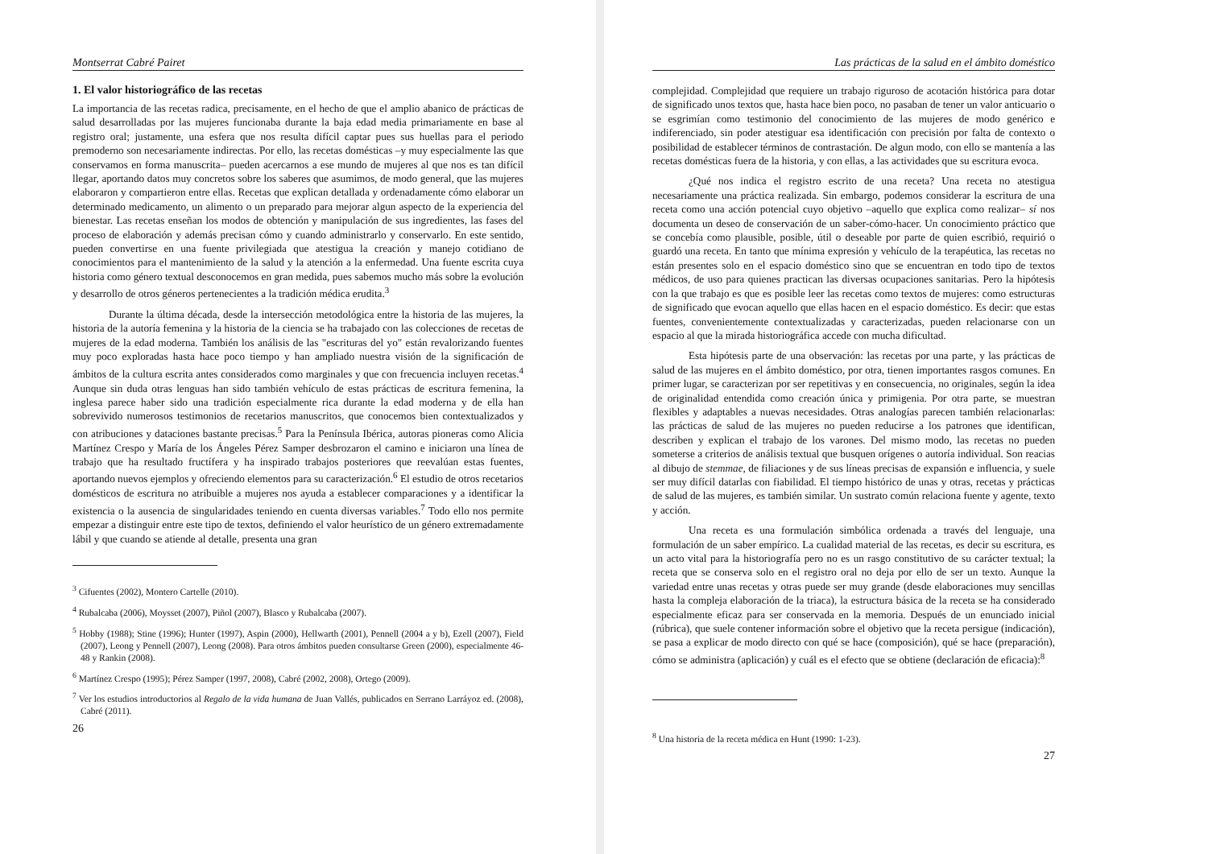Montserrat Cabré Pairet
1. El valor historiográfico de las recetas
La importancia de las recetas radica, precisamente, en el hecho de que el amplio abanico de prácticas de salud desarrolladas por las mujeres funcionaba durante la baja edad media primariamente en base al registro oral; justamente, una esfera que nos resulta difícil captar pues sus huellas para el periodo premoderno son necesariamente indirectas. Por ello, las recetas domésticas –y muy especialmente las que conservamos en forma manuscrita– pueden acercarnos a ese mundo de mujeres al que nos es tan difícil llegar, aportando datos muy concretos sobre los saberes que asumimos, de modo general, que las mujeres elaboraron y compartieron entre ellas. Recetas que explican detallada y ordenadamente cómo elaborar un determinado medicamento, un alimento o un preparado para mejorar algun aspecto de la experiencia del bienestar. Las recetas enseñan los modos de obtención y manipulación de sus ingredientes, las fases del proceso de elaboración y además precisan cómo y cuando administrarlo y conservarlo. En este sentido, pueden convertirse en una fuente privilegiada que atestigua la creación y manejo cotidiano de conocimientos para el mantenimiento de la salud y la atención a la enfermedad. Una fuente escrita cuya historia como género textual desconocemos en gran medida, pues sabemos mucho más sobre la evolución y desarrollo de otros géneros pertenecientes a la tradición médica erudita.<sup>3</sup>
Durante la última década, desde la intersección metodológica entre la historia de las mujeres, la historia de la autoría femenina y la historia de la ciencia se ha trabajado con las colecciones de recetas de mujeres de la edad moderna. También los análisis de las "escrituras del yo" están revalorizando fuentes muy poco exploradas hasta hace poco tiempo y han ampliado nuestra visión de la significación de ámbitos de la cultura escrita antes considerados como marginales y que con frecuencia incluyen recetas.<sup>4</sup> Aunque sin duda otras lenguas han sido también vehículo de estas prácticas de escritura femenina, la inglesa parece haber sido una tradición especialmente rica durante la edad moderna y de ella han sobrevivido numerosos testimonios de recetarios manuscritos, que conocemos bien contextualizados y con atribuciones y dataciones bastante precisas.<sup>5</sup> Para la Península Ibérica, autoras pioneras como Alicia Martínez Crespo y María de los Ángeles Pérez Samper desbrozaron el camino e iniciaron una línea de trabajo que ha resultado fructífera y ha inspirado trabajos posteriores que reevalúan estas fuentes, aportando nuevos ejemplos y ofreciendo elementos para su caracterización.<sup>6</sup> El estudio de otros recetarios domésticos de escritura no atribuible a mujeres nos ayuda a establecer comparaciones y a identificar la existencia o la ausencia de singularidades teniendo en cuenta diversas variables.<sup>7</sup> Todo ello nos permite empezar a distinguir entre este tipo de textos, definiendo el valor heurístico de un género extremadamente lábil y que cuando se atiende al detalle, presenta una gran
<sup>3</sup> Cifuentes (2002), Montero Cartelle (2010).
<sup>4</sup> Rubalcaba (2006), Moysset (2007), Piñol (2007), Blasco y Rubalcaba (2007).
<sup>5</sup> Hobby (1988); Stine (1996); Hunter (1997), Aspin (2000), Hellwarth (2001), Pennell (2004 a y b), Ezell (2007), Field (2007), Leong y Pennell (2007), Leong (2008). Para otros ámbitos pueden consultarse Green (2000), especialmente 46-48 y Rankin (2008).
<sup>6</sup> Martínez Crespo (1995); Pérez Samper (1997, 2008), Cabré (2002, 2008), Ortego (2009).
<sup>7</sup> Ver los estudios introductorios al Regalo de la vida humana de Juan Vallés, publicados en Serrano Larráyoz ed. (2008), Cabré (2011).
26
Las prácticas de la salud en el ámbito doméstico
complejidad. Complejidad que requiere un trabajo riguroso de acotación histórica para dotar de significado unos textos que, hasta hace bien poco, no pasaban de tener un valor anticuario o se esgrimían como testimonio del conocimiento de las mujeres de modo genérico e indiferenciado, sin poder atestiguar esa identificación con precisión por falta de contexto o posibilidad de establecer términos de contrastación. De algun modo, con ello se mantenía a las recetas domésticas fuera de la historia, y con ellas, a las actividades que su escritura evoca.
¿Qué nos indica el registro escrito de una receta? Una receta no atestigua necesariamente una práctica realizada. Sin embargo, podemos considerar la escritura de una receta como una acción potencial cuyo objetivo –aquello que explica como realizar– sí nos documenta un deseo de conservación de un saber-cómo-hacer. Un conocimiento práctico que se concebía como plausible, posible, útil o deseable por parte de quien escribió, requirió o guardó una receta. En tanto que mínima expresión y vehículo de la terapéutica, las recetas no están presentes solo en el espacio doméstico sino que se encuentran en todo tipo de textos médicos, de uso para quienes practican las diversas ocupaciones sanitarias. Pero la hipótesis con la que trabajo es que es posible leer las recetas como textos de mujeres: como estructuras de significado que evocan aquello que ellas hacen en el espacio doméstico. Es decir: que estas fuentes, convenientemente contextualizadas y caracterizadas, pueden relacionarse con un espacio al que la mirada historiográfica accede con mucha dificultad.
Esta hipótesis parte de una observación: las recetas por una parte, y las prácticas de salud de las mujeres en el ámbito doméstico, por otra, tienen importantes rasgos comunes. En primer lugar, se caracterizan por ser repetitivas y en consecuencia, no originales, según la idea de originalidad entendida como creación única y primigenia. Por otra parte, se muestran flexibles y adaptables a nuevas necesidades. Otras analogías parecen también relacionarlas: las prácticas de salud de las mujeres no pueden reducirse a los patrones que identifican, describen y explican el trabajo de los varones. Del mismo modo, las recetas no pueden someterse a criterios de análisis textual que busquen orígenes o autoría individual. Son reacias al dibujo de stemmae, de filiaciones y de sus líneas precisas de expansión e influencia, y suele ser muy difícil datarlas con fiabilidad. El tiempo histórico de unas y otras, recetas y prácticas de salud de las mujeres, es también similar. Un sustrato común relaciona fuente y agente, texto y acción.
Una receta es una formulación simbólica ordenada a través del lenguaje, una formulación de un saber empírico. La cualidad material de las recetas, es decir su escritura, es un acto vital para la historiografía pero no es un rasgo constitutivo de su carácter textual; la receta que se conserva solo en el registro oral no deja por ello de ser un texto. Aunque la variedad entre unas recetas y otras puede ser muy grande (desde elaboraciones muy sencillas hasta la compleja elaboración de la triaca), la estructura básica de la receta se ha considerado especialmente eficaz para ser conservada en la memoria. Después de un enunciado inicial (rúbrica), que suele contener información sobre el objetivo que la receta persigue (indicación), se pasa a explicar de modo directo con qué se hace (composición), qué se hace (preparación), cómo se administra (aplicación) y cuál es el efecto que se obtiene (declaración de eficacia):<sup>8</sup>
<sup>8</sup> Una historia de la receta médica en Hunt (1990: 1-23).
27